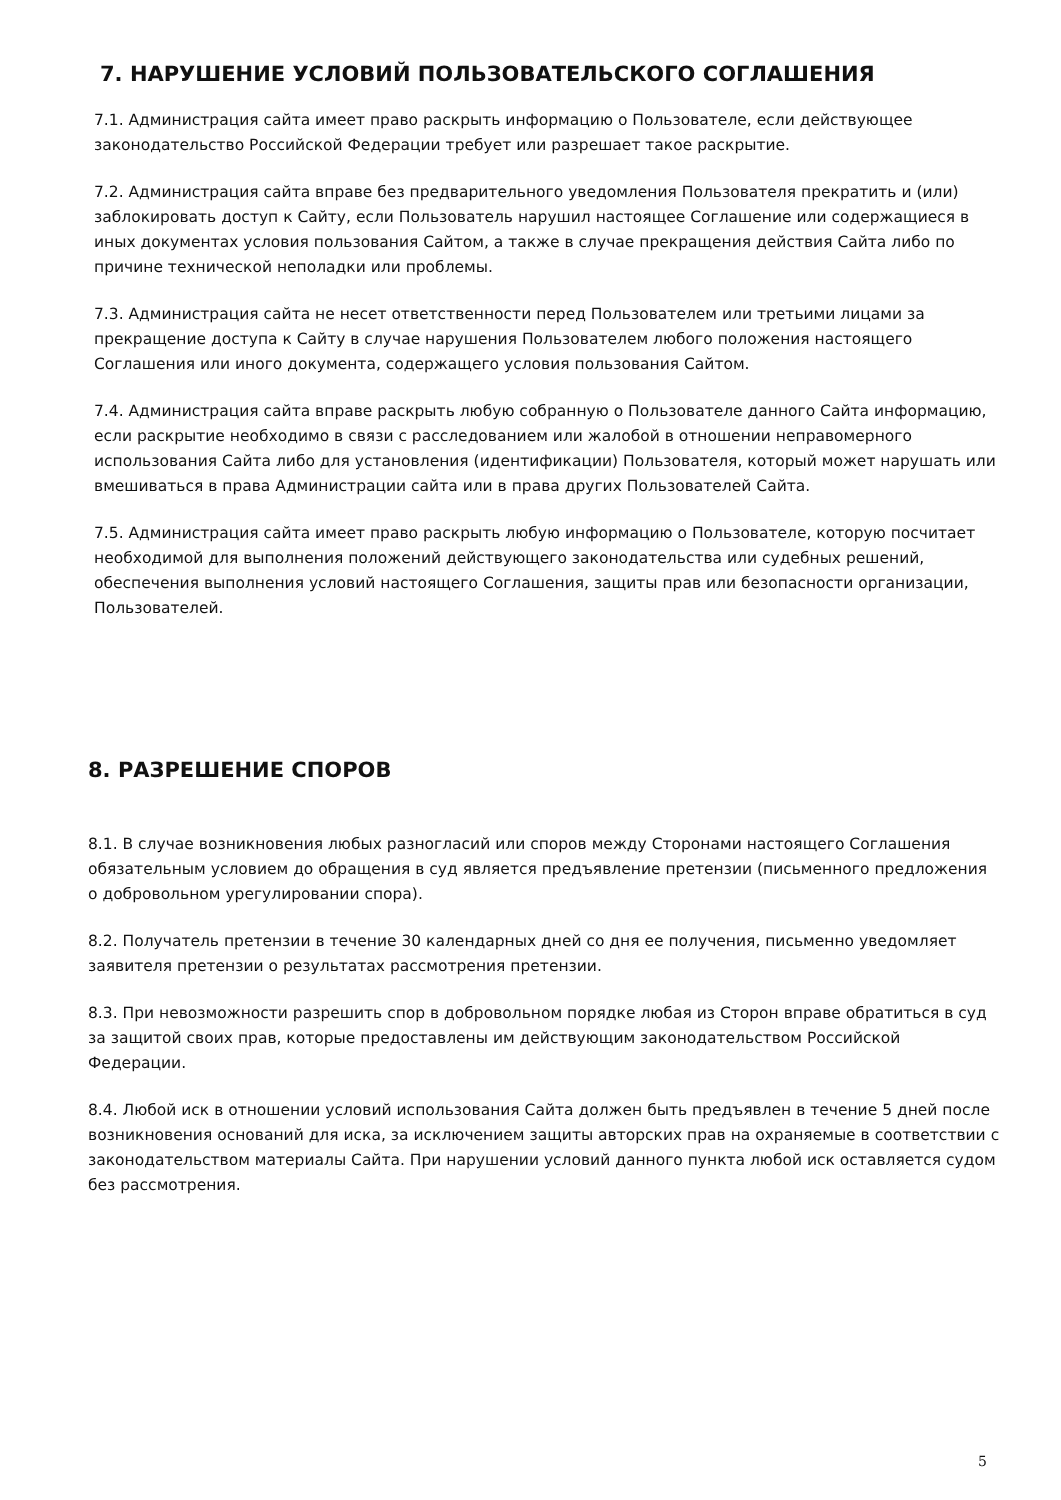7. НАРУШЕНИЕ УСЛОВИЙ ПОЛЬЗОВАТЕЛЬСКОГО СОГЛАШЕНИЯ
7.1. Администрация сайта имеет право раскрыть информацию о Пользователе, если действующее законодательство Российской Федерации требует или разрешает такое раскрытие.
7.2. Администрация сайта вправе без предварительного уведомления Пользователя прекратить и (или) заблокировать доступ к Сайту, если Пользователь нарушил настоящее Соглашение или содержащиеся в иных документах условия пользования Сайтом, а также в случае прекращения действия Сайта либо по причине технической неполадки или проблемы.
7.3. Администрация сайта не несет ответственности перед Пользователем или третьими лицами за прекращение доступа к Сайту в случае нарушения Пользователем любого положения настоящего Соглашения или иного документа, содержащего условия пользования Сайтом.
7.4. Администрация сайта вправе раскрыть любую собранную о Пользователе данного Сайта информацию, если раскрытие необходимо в связи с расследованием или жалобой в отношении неправомерного использования Сайта либо для установления (идентификации) Пользователя, который может нарушать или вмешиваться в права Администрации сайта или в права других Пользователей Сайта.
7.5. Администрация сайта имеет право раскрыть любую информацию о Пользователе, которую посчитает необходимой для выполнения положений действующего законодательства или судебных решений, обеспечения выполнения условий настоящего Соглашения, защиты прав или безопасности организации, Пользователей.
8. РАЗРЕШЕНИЕ СПОРОВ
8.1. В случае возникновения любых разногласий или споров между Сторонами настоящего Соглашения обязательным условием до обращения в суд является предъявление претензии (письменного предложения о добровольном урегулировании спора).
8.2. Получатель претензии в течение 30 календарных дней со дня ее получения, письменно уведомляет заявителя претензии о результатах рассмотрения претензии.
8.3. При невозможности разрешить спор в добровольном порядке любая из Сторон вправе обратиться в суд за защитой своих прав, которые предоставлены им действующим законодательством Российской Федерации.
8.4. Любой иск в отношении условий использования Сайта должен быть предъявлен в течение 5 дней после возникновения оснований для иска, за исключением защиты авторских прав на охраняемые в соответствии с законодательством материалы Сайта. При нарушении условий данного пункта любой иск оставляется судом без рассмотрения.
5